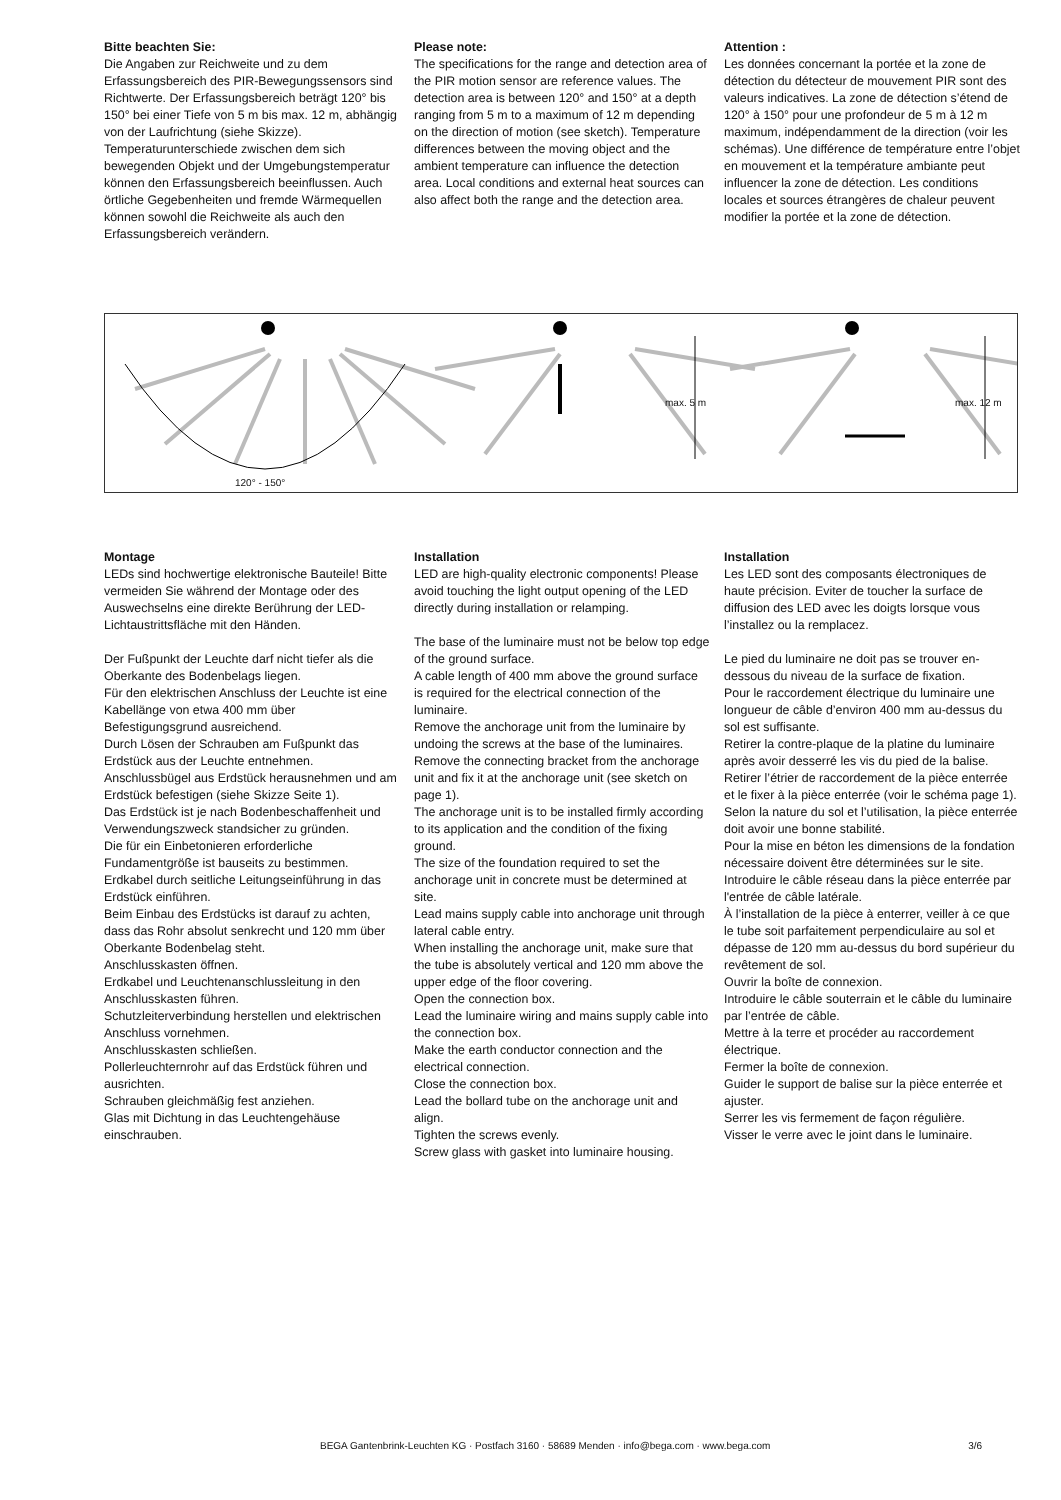Bitte beachten Sie:
Die Angaben zur Reichweite und zu dem Erfassungsbereich des PIR-Bewegungssensors sind Richtwerte. Der Erfassungsbereich beträgt 120° bis 150° bei einer Tiefe von 5 m bis max. 12 m, abhängig von der Laufrichtung (siehe Skizze). Temperaturunterschiede zwischen dem sich bewegenden Objekt und der Umgebungstemperatur können den Erfassungsbereich beeinflussen. Auch örtliche Gegebenheiten und fremde Wärmequellen können sowohl die Reichweite als auch den Erfassungsbereich verändern.
Please note:
The specifications for the range and detection area of the PIR motion sensor are reference values. The detection area is between 120° and 150° at a depth ranging from 5 m to a maximum of 12 m depending on the direction of motion (see sketch). Temperature differences between the moving object and the ambient temperature can influence the detection area. Local conditions and external heat sources can also affect both the range and the detection area.
Attention :
Les données concernant la portée et la zone de détection du détecteur de mouvement PIR sont des valeurs indicatives. La zone de détection s’étend de 120° à 150° pour une profondeur de 5 m à 12 m maximum, indépendamment de la direction (voir les schémas). Une différence de température entre l’objet en mouvement et la température ambiante peut influencer la zone de détection. Les conditions locales et sources étrangères de chaleur peuvent modifier la portée et la zone de détection.
120° - 150°
max. 5 m max. 12 m
Montage
LEDs sind hochwertige elektronische Bauteile! Bitte vermeiden Sie während der Montage oder des Auswechselns eine direkte Berührung der LED-Lichtaustrittsfläche mit den Händen.
Der Fußpunkt der Leuchte darf nicht tiefer als die Oberkante des Bodenbelags liegen.
Für den elektrischen Anschluss der Leuchte ist eine Kabellänge von etwa 400 mm über Befestigungsgrund ausreichend.
Durch Lösen der Schrauben am Fußpunkt das Erdstück aus der Leuchte entnehmen.
Anschlussbügel aus Erdstück herausnehmen und am Erdstück befestigen (siehe Skizze Seite 1).
Das Erdstück ist je nach Bodenbeschaffenheit und Verwendungszweck standsicher zu gründen.
Die für ein Einbetonieren erforderliche Fundamentgröße ist bauseits zu bestimmen.
Erdkabel durch seitliche Leitungseinführung in das Erdstück einführen.
Beim Einbau des Erdstücks ist darauf zu achten, dass das Rohr absolut senkrecht und 120 mm über Oberkante Bodenbelag steht.
Anschlusskasten öffnen.
Erdkabel und Leuchtenanschlussleitung in den Anschlusskasten führen.
Schutzleiterverbindung herstellen und elektrischen Anschluss vornehmen.
Anschlusskasten schließen.
Pollerleuchternrohr auf das Erdstück führen und ausrichten.
Schrauben gleichmäßig fest anziehen.
Glas mit Dichtung in das Leuchtengehäuse einschrauben.
Installation
LED are high-quality electronic components! Please avoid touching the light output opening of the LED directly during installation or relamping.
The base of the luminaire must not be below top edge of the ground surface.
A cable length of 400 mm above the ground surface is required for the electrical connection of the luminaire.
Remove the anchorage unit from the luminaire by undoing the screws at the base of the luminaires.
Remove the connecting bracket from the anchorage unit and fix it at the anchorage unit (see sketch on page 1).
The anchorage unit is to be installed firmly according to its application and the condition of the fixing ground.
The size of the foundation required to set the anchorage unit in concrete must be determined at site.
Lead mains supply cable into anchorage unit through lateral cable entry.
When installing the anchorage unit, make sure that the tube is absolutely vertical and 120 mm above the upper edge of the floor covering.
Open the connection box.
Lead the luminaire wiring and mains supply cable into the connection box.
Make the earth conductor connection and the electrical connection.
Close the connection box.
Lead the bollard tube on the anchorage unit and align.
Tighten the screws evenly.
Screw glass with gasket into luminaire housing.
Installation
Les LED sont des composants électroniques de haute précision. Eviter de toucher la surface de diffusion des LED avec les doigts lorsque vous l’installez ou la remplacez.
Le pied du luminaire ne doit pas se trouver en-dessous du niveau de la surface de fixation.
Pour le raccordement électrique du luminaire une longueur de câble d’environ 400 mm au-dessus du sol est suffisante.
Retirer la contre-plaque de la platine du luminaire après avoir desserré les vis du pied de la balise.
Retirer l’étrier de raccordement de la pièce enterrée et le fixer à la pièce enterrée (voir le schéma page 1).
Selon la nature du sol et l’utilisation, la pièce enterrée doit avoir une bonne stabilité.
Pour la mise en béton les dimensions de la fondation nécessaire doivent être déterminées sur le site.
Introduire le câble réseau dans la pièce enterrée par l'entrée de câble latérale.
À l’installation de la pièce à enterrer, veiller à ce que le tube soit parfaitement perpendiculaire au sol et dépasse de 120 mm au-dessus du bord supérieur du revêtement de sol.
Ouvrir la boîte de connexion.
Introduire le câble souterrain et le câble du luminaire par l’entrée de câble.
Mettre à la terre et procéder au raccordement électrique.
Fermer la boîte de connexion.
Guider le support de balise sur la pièce enterrée et ajuster.
Serrer les vis fermement de façon régulière.
Visser le verre avec le joint dans le luminaire.
BEGA Gantenbrink-Leuchten KG · Postfach 3160 · 58689 Menden · info@bega.com · www.bega.com 3/6